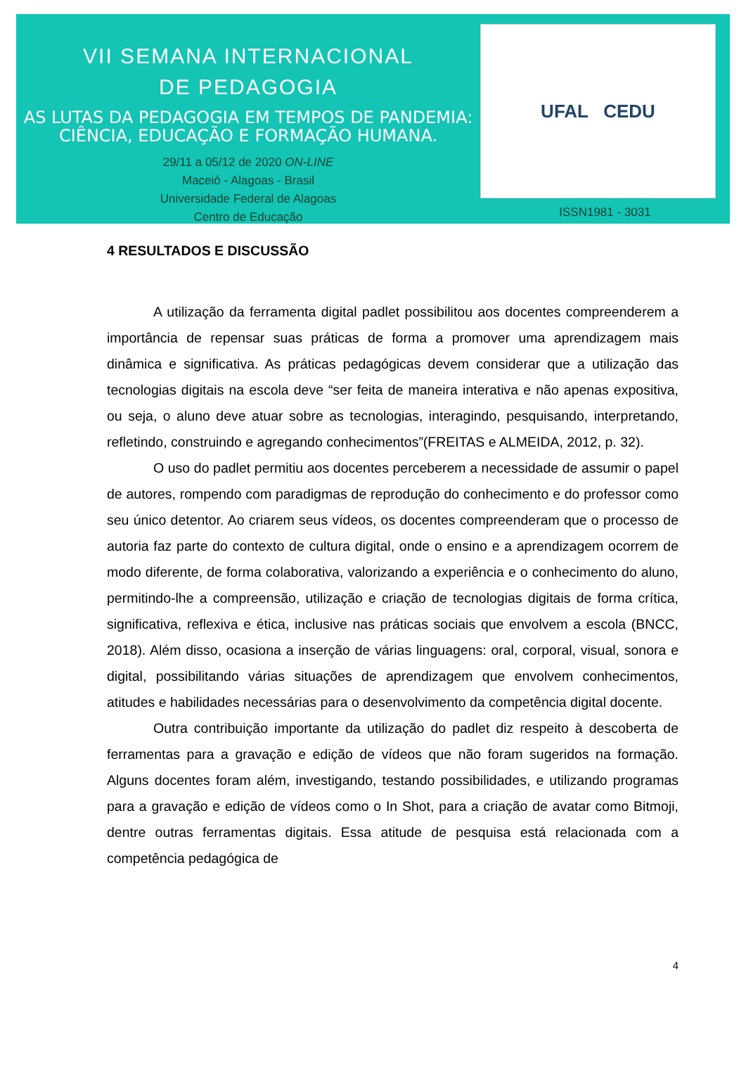VII SEMANA INTERNACIONAL
DE PEDAGOGIA
AS LUTAS DA PEDAGOGIA EM TEMPOS DE PANDEMIA:
CIÊNCIA, EDUCAÇÃO E FORMAÇÃO HUMANA.
29/11 a 05/12 de 2020 ON-LINE
Maceió - Alagoas - Brasil
Universidade Federal de Alagoas
Centro de Educação
UFAL CEDU
ISSN1981 - 3031
4 RESULTADOS E DISCUSSÃO
A utilização da ferramenta digital padlet possibilitou aos docentes compreenderem a importância de repensar suas práticas de forma a promover uma aprendizagem mais dinâmica e significativa. As práticas pedagógicas devem considerar que a utilização das tecnologias digitais na escola deve “ser feita de maneira interativa e não apenas expositiva, ou seja, o aluno deve atuar sobre as tecnologias, interagindo, pesquisando, interpretando, refletindo, construindo e agregando conhecimentos”(FREITAS e ALMEIDA, 2012, p. 32).
O uso do padlet permitiu aos docentes perceberem a necessidade de assumir o papel de autores, rompendo com paradigmas de reprodução do conhecimento e do professor como seu único detentor. Ao criarem seus vídeos, os docentes compreenderam que o processo de autoria faz parte do contexto de cultura digital, onde o ensino e a aprendizagem ocorrem de modo diferente, de forma colaborativa, valorizando a experiência e o conhecimento do aluno, permitindo-lhe a compreensão, utilização e criação de tecnologias digitais de forma crítica, significativa, reflexiva e ética, inclusive nas práticas sociais que envolvem a escola (BNCC, 2018). Além disso, ocasiona a inserção de várias linguagens: oral, corporal, visual, sonora e digital, possibilitando várias situações de aprendizagem que envolvem conhecimentos, atitudes e habilidades necessárias para o desenvolvimento da competência digital docente.
Outra contribuição importante da utilização do padlet diz respeito à descoberta de ferramentas para a gravação e edição de vídeos que não foram sugeridos na formação. Alguns docentes foram além, investigando, testando possibilidades, e utilizando programas para a gravação e edição de vídeos como o In Shot, para a criação de avatar como Bitmoji, dentre outras ferramentas digitais. Essa atitude de pesquisa está relacionada com a competência pedagógica de
4